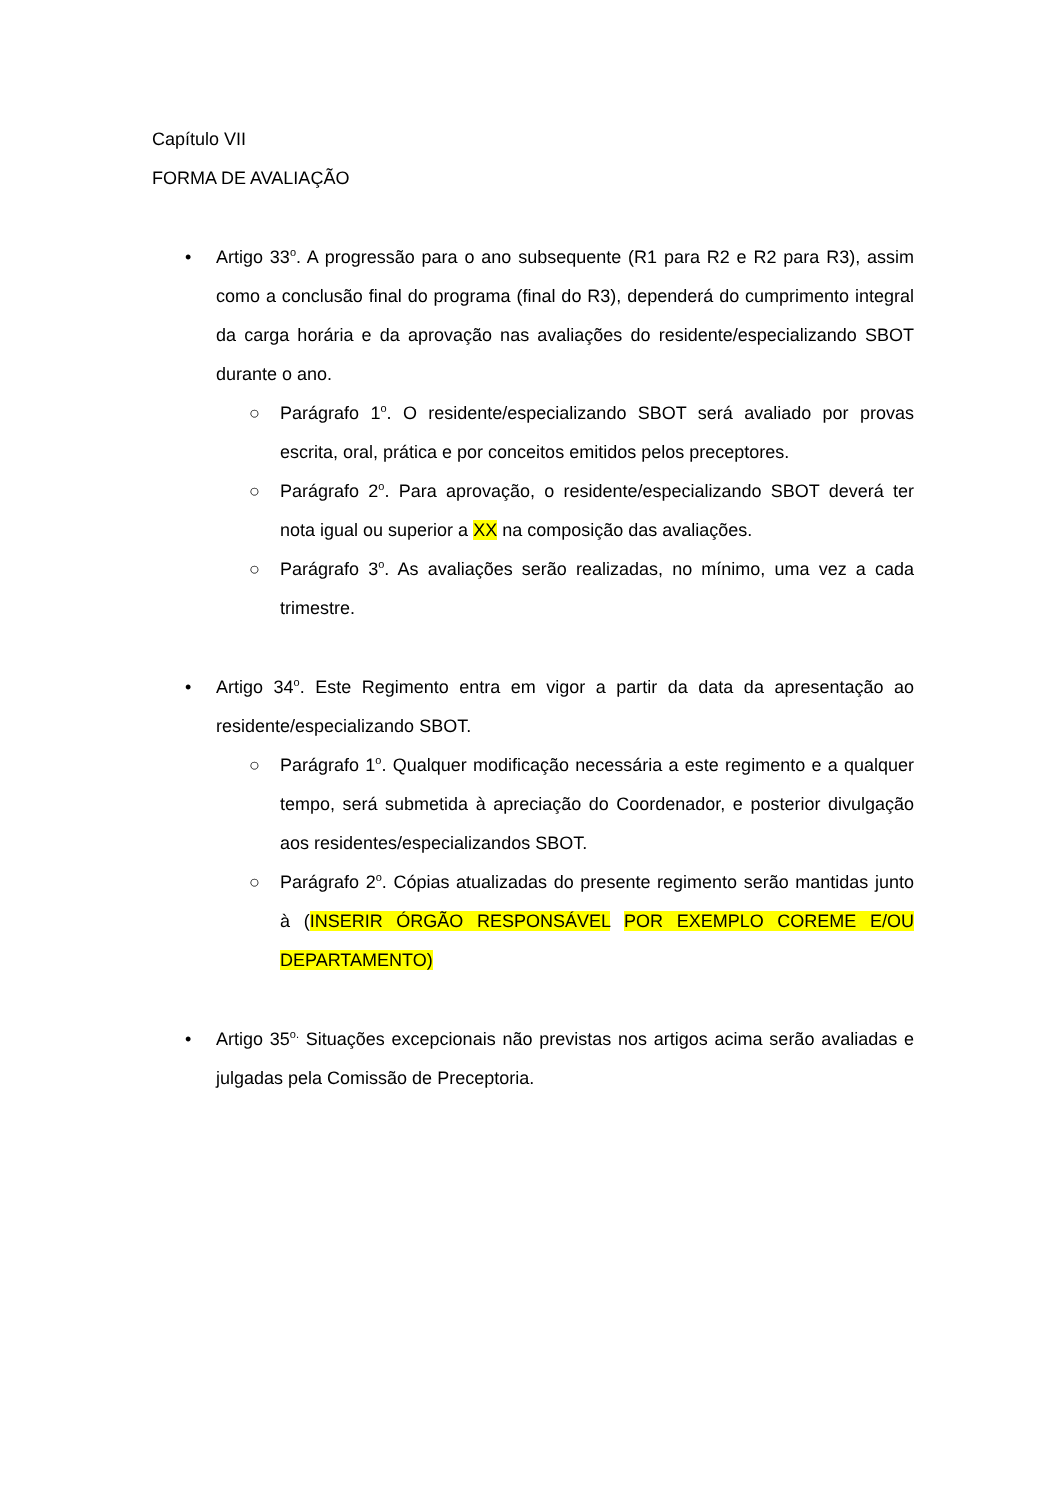Capítulo VII
FORMA DE AVALIAÇÃO
• Artigo 33<sup>o</sup>. A progressão para o ano subsequente (R1 para R2 e R2 para R3), assim como a conclusão final do programa (final do R3), dependerá do cumprimento integral da carga horária e da aprovação nas avaliações do residente/especializando SBOT durante o ano.
○ Parágrafo 1<sup>o</sup>. O residente/especializando SBOT será avaliado por provas escrita, oral, prática e por conceitos emitidos pelos preceptores.
○ Parágrafo 2<sup>o</sup>. Para aprovação, o residente/especializando SBOT deverá ter nota igual ou superior a XX na composição das avaliações.
○ Parágrafo 3<sup>o</sup>. As avaliações serão realizadas, no mínimo, uma vez a cada trimestre.
• Artigo 34<sup>o</sup>. Este Regimento entra em vigor a partir da data da apresentação ao residente/especializando SBOT.
○ Parágrafo 1<sup>o</sup>. Qualquer modificação necessária a este regimento e a qualquer tempo, será submetida à apreciação do Coordenador, e posterior divulgação aos residentes/especializandos SBOT.
○ Parágrafo 2<sup>o</sup>. Cópias atualizadas do presente regimento serão mantidas junto à (INSERIR ÓRGÃO RESPONSÁVEL POR EXEMPLO COREME E/OU DEPARTAMENTO)
• Artigo 35<sup>o.</sup> Situações excepcionais não previstas nos artigos acima serão avaliadas e julgadas pela Comissão de Preceptoria.